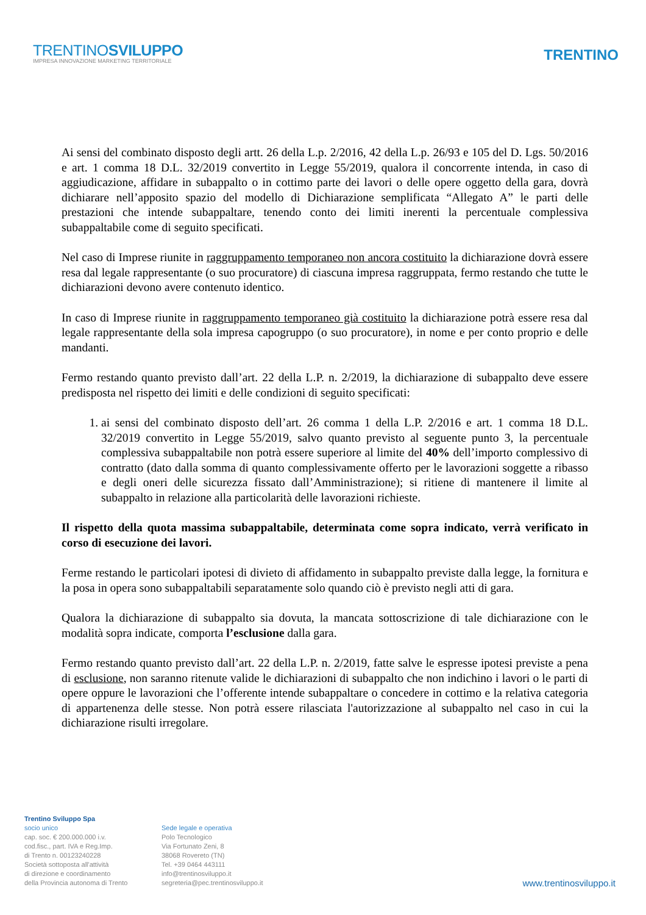TRENTINOSVILUPPO
IMPRESA INNOVAZIONE MARKETING TERRITORIALE
TRENTINO
Ai sensi del combinato disposto degli artt. 26 della L.p. 2/2016, 42 della L.p. 26/93 e 105 del D. Lgs. 50/2016 e art. 1 comma 18 D.L. 32/2019 convertito in Legge 55/2019, qualora il concorrente intenda, in caso di aggiudicazione, affidare in subappalto o in cottimo parte dei lavori o delle opere oggetto della gara, dovrà dichiarare nell’apposito spazio del modello di Dichiarazione semplificata “Allegato A” le parti delle prestazioni che intende subappaltare, tenendo conto dei limiti inerenti la percentuale complessiva subappaltabile come di seguito specificati.
Nel caso di Imprese riunite in raggruppamento temporaneo non ancora costituito la dichiarazione dovrà essere resa dal legale rappresentante (o suo procuratore) di ciascuna impresa raggruppata, fermo restando che tutte le dichiarazioni devono avere contenuto identico.
In caso di Imprese riunite in raggruppamento temporaneo già costituito la dichiarazione potrà essere resa dal legale rappresentante della sola impresa capogruppo (o suo procuratore), in nome e per conto proprio e delle mandanti.
Fermo restando quanto previsto dall’art. 22 della L.P. n. 2/2019, la dichiarazione di subappalto deve essere predisposta nel rispetto dei limiti e delle condizioni di seguito specificati:
1. ai sensi del combinato disposto dell’art. 26 comma 1 della L.P. 2/2016 e art. 1 comma 18 D.L. 32/2019 convertito in Legge 55/2019, salvo quanto previsto al seguente punto 3, la percentuale complessiva subappaltabile non potrà essere superiore al limite del 40% dell’importo complessivo di contratto (dato dalla somma di quanto complessivamente offerto per le lavorazioni soggette a ribasso e degli oneri delle sicurezza fissato dall’Amministrazione); si ritiene di mantenere il limite al subappalto in relazione alla particolarità delle lavorazioni richieste.
Il rispetto della quota massima subappaltabile, determinata come sopra indicato, verrà verificato in corso di esecuzione dei lavori.
Ferme restando le particolari ipotesi di divieto di affidamento in subappalto previste dalla legge, la fornitura e la posa in opera sono subappaltabili separatamente solo quando ciò è previsto negli atti di gara.
Qualora la dichiarazione di subappalto sia dovuta, la mancata sottoscrizione di tale dichiarazione con le modalità sopra indicate, comporta l’esclusione dalla gara.
Fermo restando quanto previsto dall’art. 22 della L.P. n. 2/2019, fatte salve le espresse ipotesi previste a pena di esclusione, non saranno ritenute valide le dichiarazioni di subappalto che non indichino i lavori o le parti di opere oppure le lavorazioni che l’offerente intende subappaltare o concedere in cottimo e la relativa categoria di appartenenza delle stesse. Non potrà essere rilasciata l'autorizzazione al subappalto nel caso in cui la dichiarazione risulti irregolare.
Trentino Sviluppo Spa
socio unico
cap. soc. € 200.000.000 i.v.
cod.fisc., part. IVA e Reg.Imp.
di Trento n. 00123240228
Società sottoposta all'attività
di direzione e coordinamento
della Provincia autonoma di Trento
Sede legale e operativa
Polo Tecnologico
Via Fortunato Zeni, 8
38068 Rovereto (TN)
Tel. +39 0464 443111
info@trentinosviluppo.it
segreteria@pec.trentinosviluppo.it
www.trentinosviluppo.it